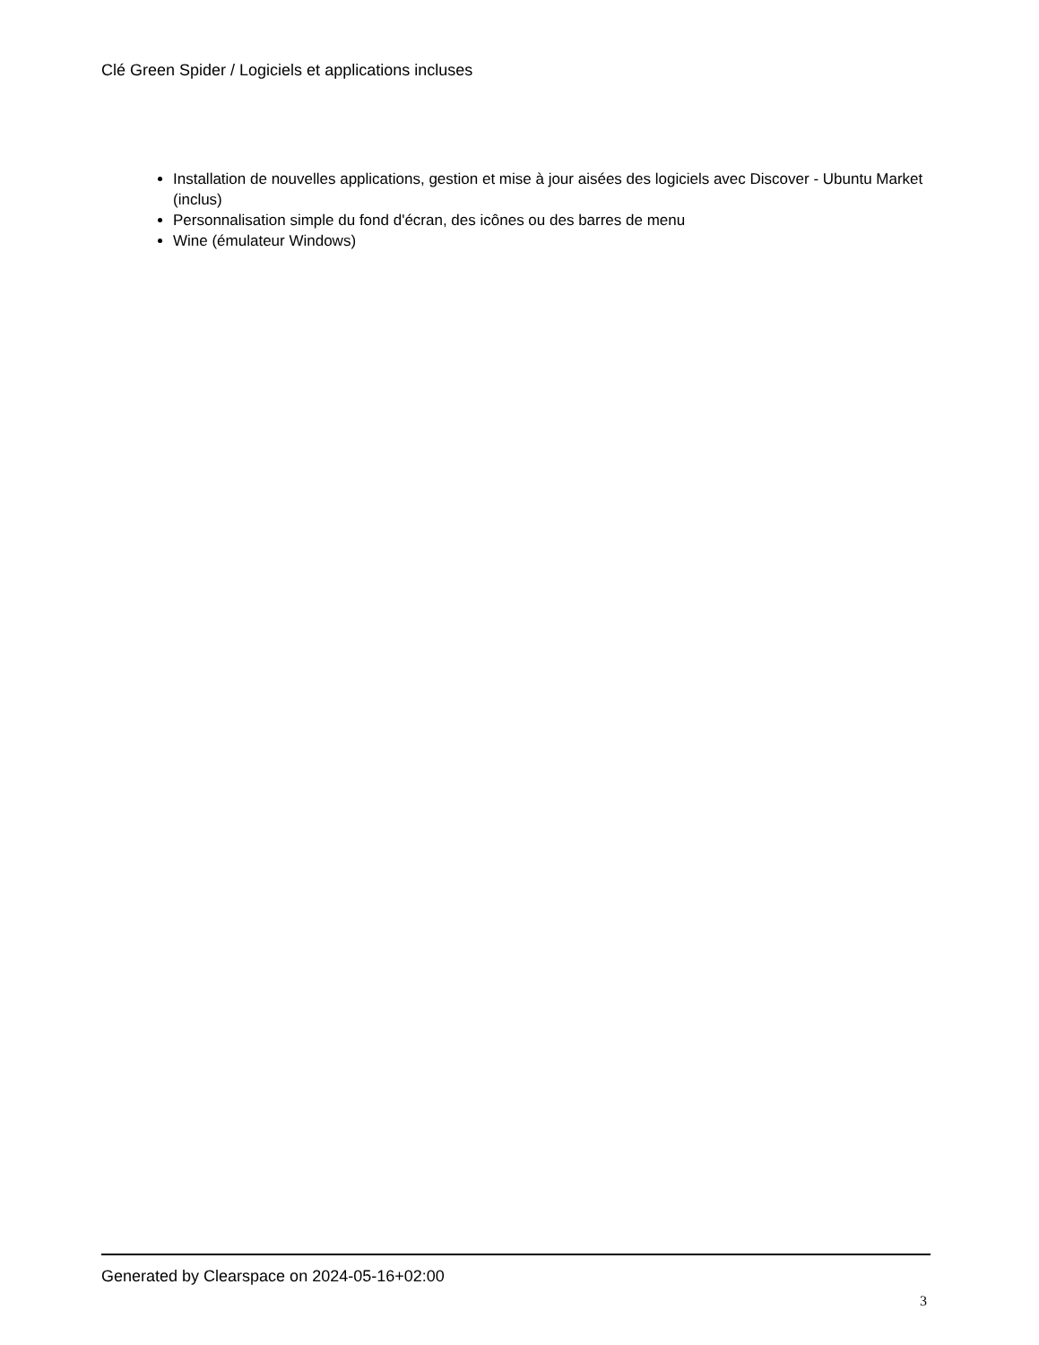Clé Green Spider / Logiciels et applications incluses
Installation de nouvelles applications, gestion et mise à jour aisées des logiciels avec Discover - Ubuntu Market (inclus)
Personnalisation simple du fond d'écran, des icônes ou des barres de menu
Wine (émulateur Windows)
Generated by Clearspace on 2024-05-16+02:00
3